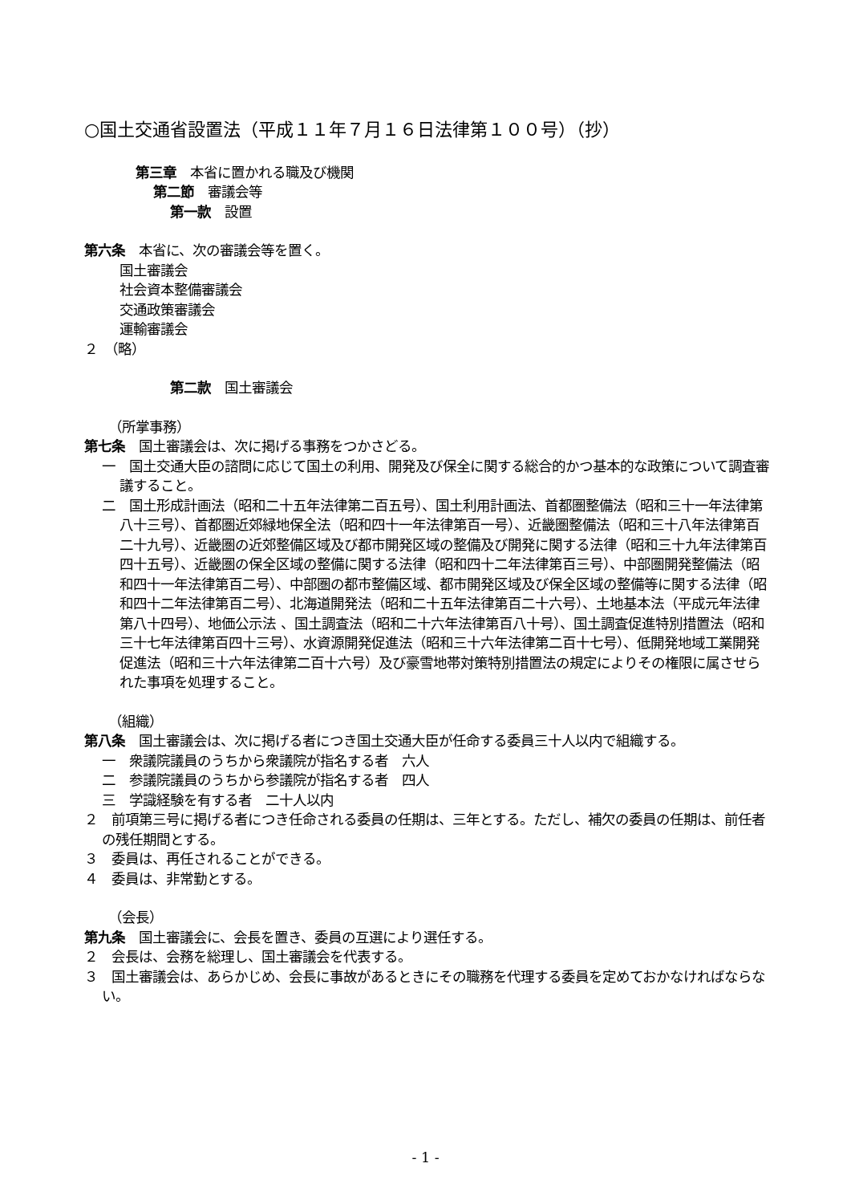○国土交通省設置法（平成１１年７月１６日法律第１００号）（抄）
第三章　本省に置かれる職及び機関
第二節　審議会等
第一款　設置
第六条　本省に、次の審議会等を置く。
国土審議会
社会資本整備審議会
交通政策審議会
運輸審議会
２　（略）
第二款　国土審議会
（所掌事務）
第七条　国土審議会は、次に掲げる事務をつかさどる。
一　国土交通大臣の諮問に応じて国土の利用、開発及び保全に関する総合的かつ基本的な政策について調査審議すること。
二　国土形成計画法（昭和二十五年法律第二百五号）、国土利用計画法、首都圏整備法（昭和三十一年法律第八十三号）、首都圏近郊緑地保全法（昭和四十一年法律第百一号）、近畿圏整備法（昭和三十八年法律第百二十九号）、近畿圏の近郊整備区域及び都市開発区域の整備及び開発に関する法律（昭和三十九年法律第百四十五号）、近畿圏の保全区域の整備に関する法律（昭和四十二年法律第百三号）、中部圏開発整備法（昭和四十一年法律第百二号）、中部圏の都市整備区域、都市開発区域及び保全区域の整備等に関する法律（昭和四十二年法律第百二号）、北海道開発法（昭和二十五年法律第百二十六号）、土地基本法（平成元年法律第八十四号）、地価公示法 、国土調査法（昭和二十六年法律第百八十号）、国土調査促進特別措置法（昭和三十七年法律第百四十三号）、水資源開発促進法（昭和三十六年法律第二百十七号）、低開発地域工業開発促進法（昭和三十六年法律第二百十六号）及び豪雪地帯対策特別措置法の規定によりその権限に属させられた事項を処理すること。
（組織）
第八条　国土審議会は、次に掲げる者につき国土交通大臣が任命する委員三十人以内で組織する。
一　衆議院議員のうちから衆議院が指名する者　六人
二　参議院議員のうちから参議院が指名する者　四人
三　学識経験を有する者　二十人以内
２　前項第三号に掲げる者につき任命される委員の任期は、三年とする。ただし、補欠の委員の任期は、前任者の残任期間とする。
３　委員は、再任されることができる。
４　委員は、非常勤とする。
（会長）
第九条　国土審議会に、会長を置き、委員の互選により選任する。
２　会長は、会務を総理し、国土審議会を代表する。
３　国土審議会は、あらかじめ、会長に事故があるときにその職務を代理する委員を定めておかなければならない。
- 1 -